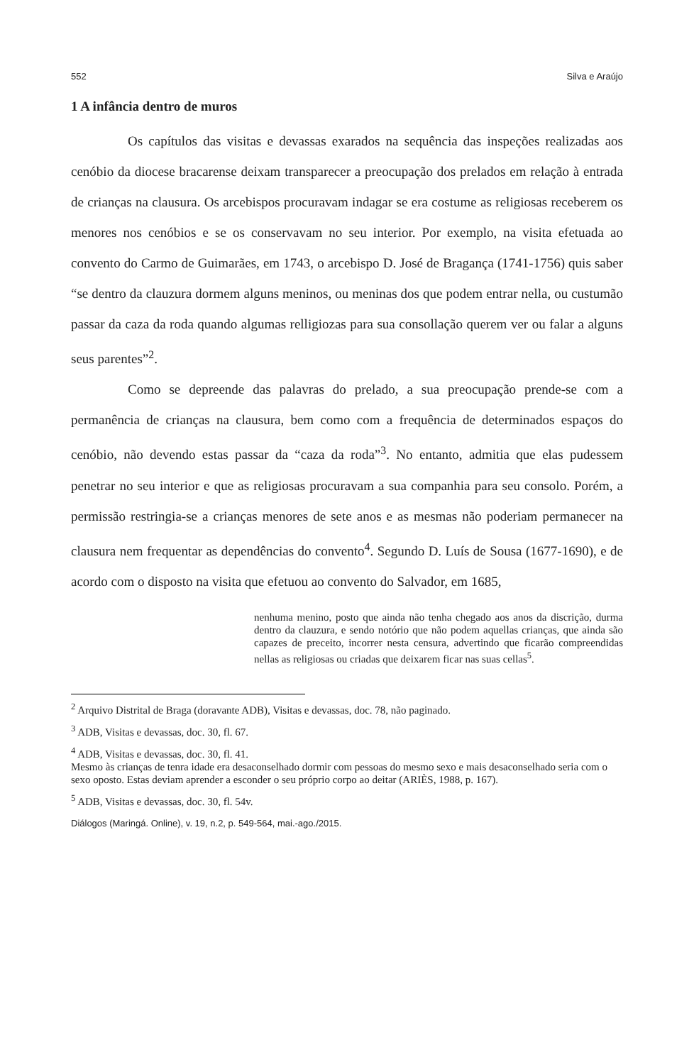552 Silva e Araújo
1 A infância dentro de muros
Os capítulos das visitas e devassas exarados na sequência das inspeções realizadas aos cenóbio da diocese bracarense deixam transparecer a preocupação dos prelados em relação à entrada de crianças na clausura. Os arcebispos procuravam indagar se era costume as religiosas receberem os menores nos cenóbios e se os conservavam no seu interior. Por exemplo, na visita efetuada ao convento do Carmo de Guimarães, em 1743, o arcebispo D. José de Bragança (1741-1756) quis saber “se dentro da clauzura dormem alguns meninos, ou meninas dos que podem entrar nella, ou custumão passar da caza da roda quando algumas relligiozas para sua consollação querem ver ou falar a alguns seus parentes”<sup>2</sup>.
Como se depreende das palavras do prelado, a sua preocupação prende-se com a permanência de crianças na clausura, bem como com a frequência de determinados espaços do cenóbio, não devendo estas passar da “caza da roda”<sup>3</sup>. No entanto, admitia que elas pudessem penetrar no seu interior e que as religiosas procuravam a sua companhia para seu consolo. Porém, a permissão restringia-se a crianças menores de sete anos e as mesmas não poderiam permanecer na clausura nem frequentar as dependências do convento<sup>4</sup>. Segundo D. Luís de Sousa (1677-1690), e de acordo com o disposto na visita que efetuou ao convento do Salvador, em 1685,
nenhuma menino, posto que ainda não tenha chegado aos anos da discrição, durma dentro da clauzura, e sendo notório que não podem aquellas crianças, que ainda são capazes de preceito, incorrer nesta censura, advertindo que ficarão compreendidas nellas as religiosas ou criadas que deixarem ficar nas suas cellas<sup>5</sup>.
<sup>2</sup> Arquivo Distrital de Braga (doravante ADB), Visitas e devassas, doc. 78, não paginado.
<sup>3</sup> ADB, Visitas e devassas, doc. 30, fl. 67.
<sup>4</sup> ADB, Visitas e devassas, doc. 30, fl. 41.
Mesmo às crianças de tenra idade era desaconselhado dormir com pessoas do mesmo sexo e mais desaconselhado seria com o sexo oposto. Estas deviam aprender a esconder o seu próprio corpo ao deitar (ARIÈS, 1988, p. 167).
<sup>5</sup> ADB, Visitas e devassas, doc. 30, fl. 54v.
Diálogos (Maringá. Online), v. 19, n.2, p. 549-564, mai.-ago./2015.